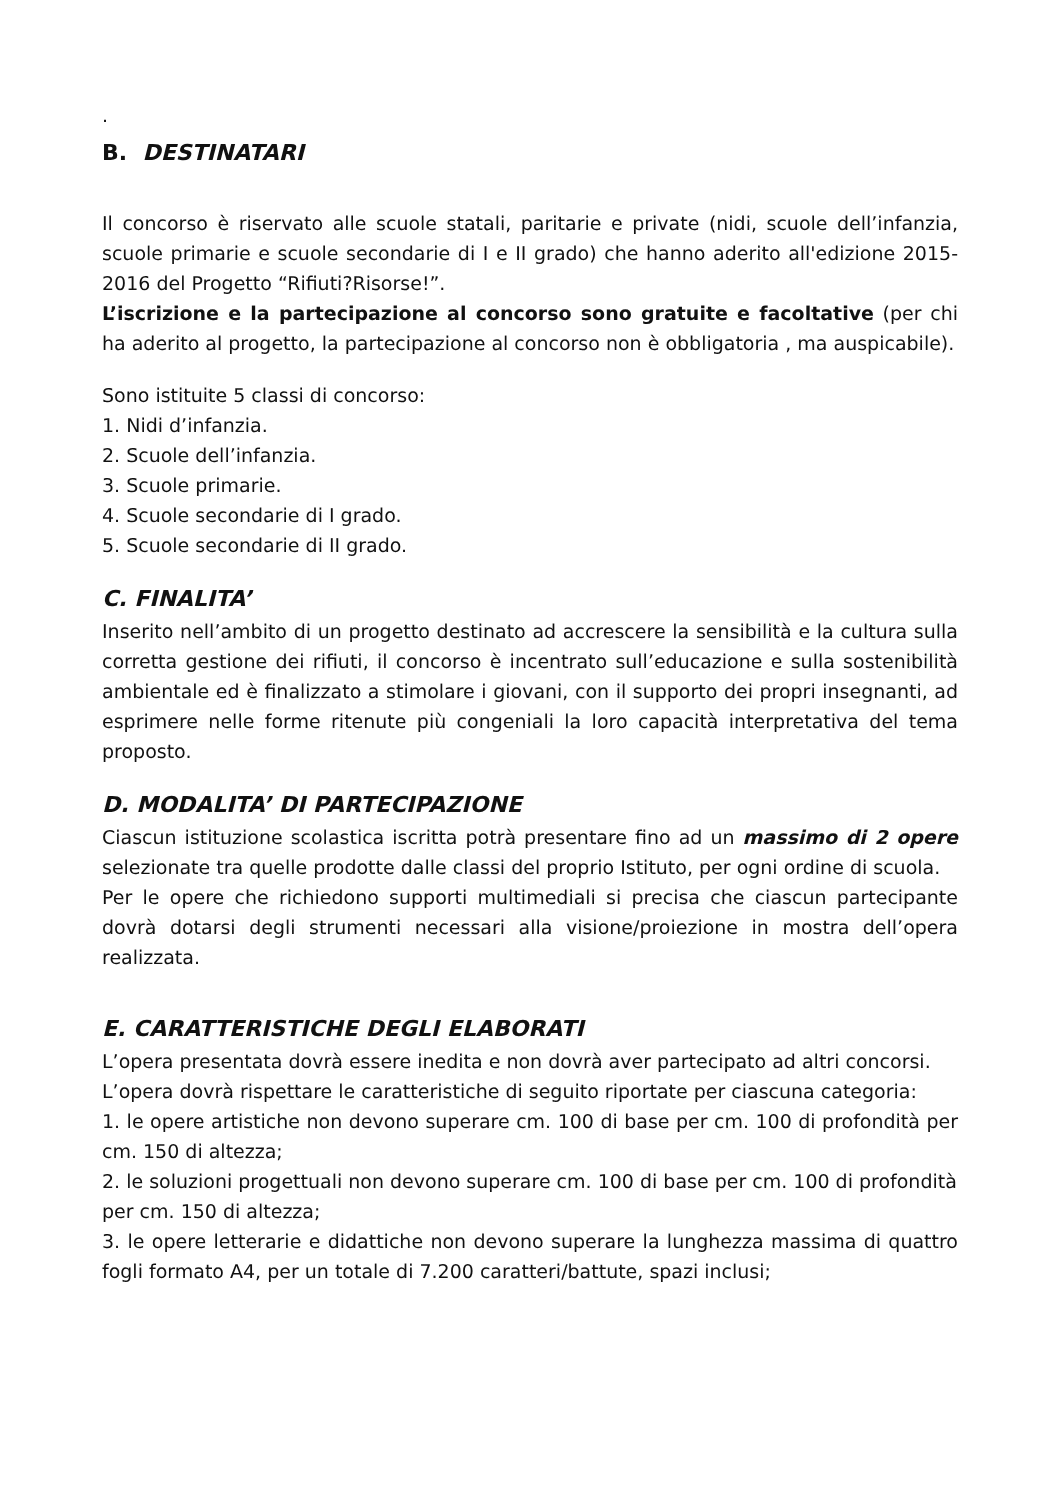.
B. DESTINATARI
Il concorso è riservato alle scuole statali, paritarie e private (nidi, scuole dell’infanzia, scuole primarie e scuole secondarie di I e II grado) che hanno aderito all'edizione 2015-2016 del Progetto “Rifiuti?Risorse!”.
L’iscrizione e la partecipazione al concorso sono gratuite e facoltative (per chi ha aderito al progetto, la partecipazione al concorso non è obbligatoria , ma auspicabile).
Sono istituite 5 classi di concorso:
1. Nidi d’infanzia.
2. Scuole dell’infanzia.
3. Scuole primarie.
4. Scuole secondarie di I grado.
5. Scuole secondarie di II grado.
C. FINALITA’
Inserito nell’ambito di un progetto destinato ad accrescere la sensibilità e la cultura sulla corretta gestione dei rifiuti, il concorso è incentrato sull’educazione e sulla sostenibilità ambientale ed è finalizzato a stimolare i giovani, con il supporto dei propri insegnanti, ad esprimere nelle forme ritenute più congeniali la loro capacità interpretativa del tema proposto.
D. MODALITA’ DI PARTECIPAZIONE
Ciascun istituzione scolastica iscritta potrà presentare fino ad un massimo di 2 opere selezionate tra quelle prodotte dalle classi del proprio Istituto, per ogni ordine di scuola.
Per le opere che richiedono supporti multimediali si precisa che ciascun partecipante dovrà dotarsi degli strumenti necessari alla visione/proiezione in mostra dell’opera realizzata.
E. CARATTERISTICHE DEGLI ELABORATI
L’opera presentata dovrà essere inedita e non dovrà aver partecipato ad altri concorsi.
L’opera dovrà rispettare le caratteristiche di seguito riportate per ciascuna categoria:
1. le opere artistiche non devono superare cm. 100 di base per cm. 100 di profondità per cm. 150 di altezza;
2. le soluzioni progettuali non devono superare cm. 100 di base per cm. 100 di profondità per cm. 150 di altezza;
3. le opere letterarie e didattiche non devono superare la lunghezza massima di quattro fogli formato A4, per un totale di 7.200 caratteri/battute, spazi inclusi;